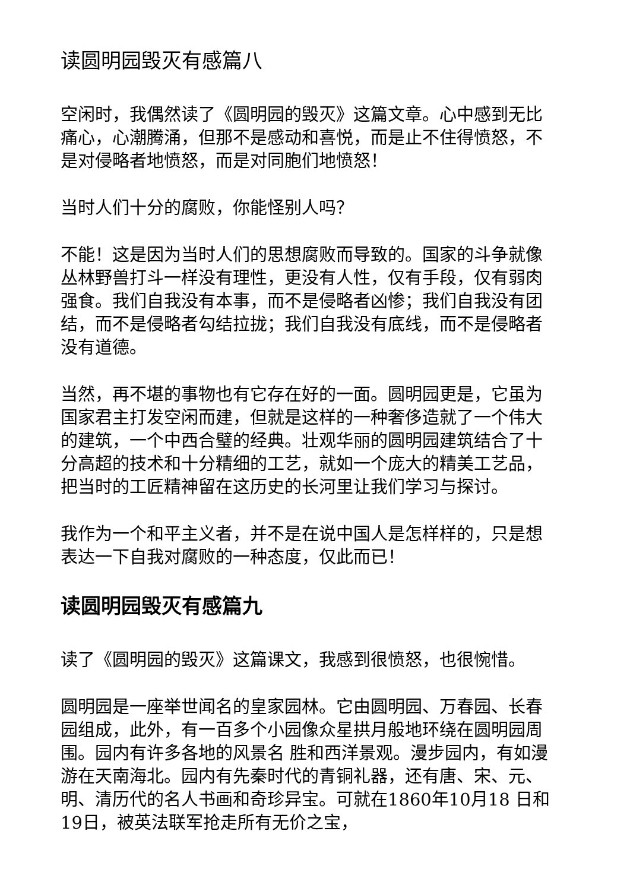读圆明园毁灭有感篇八
空闲时，我偶然读了《圆明园的毁灭》这篇文章。心中感到无比痛心，心潮腾涌，但那不是感动和喜悦，而是止不住得愤怒，不是对侵略者地愤怒，而是对同胞们地愤怒！
当时人们十分的腐败，你能怪别人吗？
不能！这是因为当时人们的思想腐败而导致的。国家的斗争就像丛林野兽打斗一样没有理性，更没有人性，仅有手段，仅有弱肉强食。我们自我没有本事，而不是侵略者凶惨；我们自我没有团结，而不是侵略者勾结拉拢；我们自我没有底线，而不是侵略者没有道德。
当然，再不堪的事物也有它存在好的一面。圆明园更是，它虽为国家君主打发空闲而建，但就是这样的一种奢侈造就了一个伟大的建筑，一个中西合璧的经典。壮观华丽的圆明园建筑结合了十分高超的技术和十分精细的工艺，就如一个庞大的精美工艺品，把当时的工匠精神留在这历史的长河里让我们学习与探讨。
我作为一个和平主义者，并不是在说中国人是怎样样的，只是想表达一下自我对腐败的一种态度，仅此而已！
读圆明园毁灭有感篇九
读了《圆明园的毁灭》这篇课文，我感到很愤怒，也很惋惜。
圆明园是一座举世闻名的皇家园林。它由圆明园、万春园、长春园组成，此外，有一百多个小园像众星拱月般地环绕在圆明园周围。园内有许多各地的风景名 胜和西洋景观。漫步园内，有如漫游在天南海北。园内有先秦时代的青铜礼器，还有唐、宋、元、明、清历代的名人书画和奇珍异宝。可就在1860年10月18 日和19日，被英法联军抢走所有无价之宝，